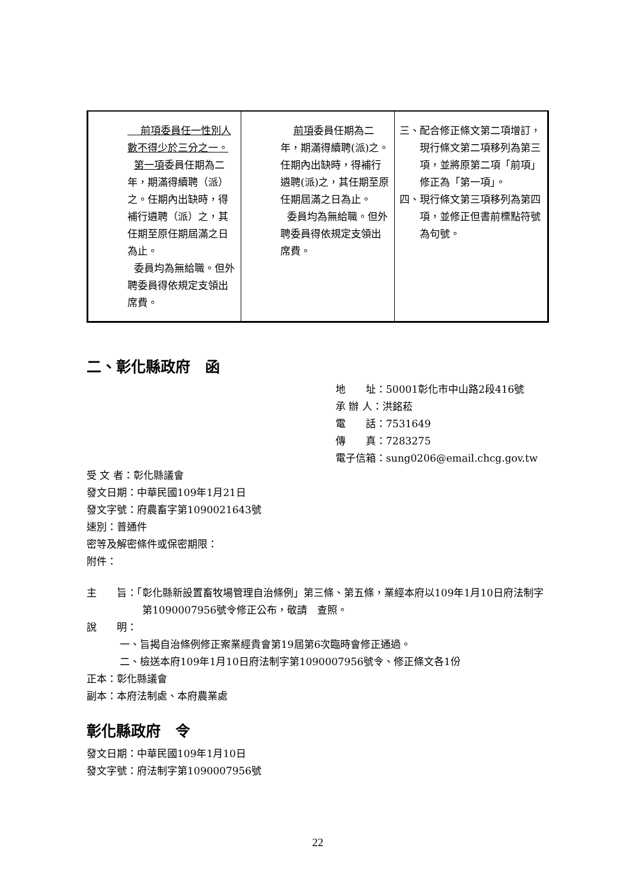| 前項委員任一性別人數不得少於三分之一。 第一項 委員任期為二年，期滿得續聘（派）之。任期內出缺時，得補行遴聘（派）之，其任期至原任期屆滿之日為止。 委員均為無給職。但外聘委員得依規定支領出席費。 | 前項 委員任期為二年，期滿得續聘(派)之。任期內出缺時，得補行遴聘(派)之，其任期至原任期屆滿之日為止。 委員均為無給職。但外聘委員得依規定支領出席費。 | 三、配合修正條文第二項增訂，現行條文第二項移列為第三項，並將原第二項「前項」修正為「第一項」。 四、現行條文第三項移列為第四項，並修正但書前標點符號為句號。 |
二、彰化縣政府　函
地　　址：50001彰化市中山路2段416號
承 辦 人：洪銘菘
電　　話：7531649
傳　　真：7283275
電子信箱：sung0206@email.chcg.gov.tw
受 文 者：彰化縣議會
發文日期：中華民國109年1月21日
發文字號：府農畜字第1090021643號
速別：普通件
密等及解密條件或保密期限：
附件：
主　　旨：「彰化縣新設置畜牧場管理自治條例」第三條、第五條，業經本府以109年1月10日府法制字第1090007956號令修正公布，敬請　查照。
說　　明：
一、旨揭自治條例修正案業經貴會第19屆第6次臨時會修正通過。
二、檢送本府109年1月10日府法制字第1090007956號令、修正條文各1份
正本：彰化縣議會
副本：本府法制處、本府農業處
彰化縣政府　令
發文日期：中華民國109年1月10日
發文字號：府法制字第1090007956號
22